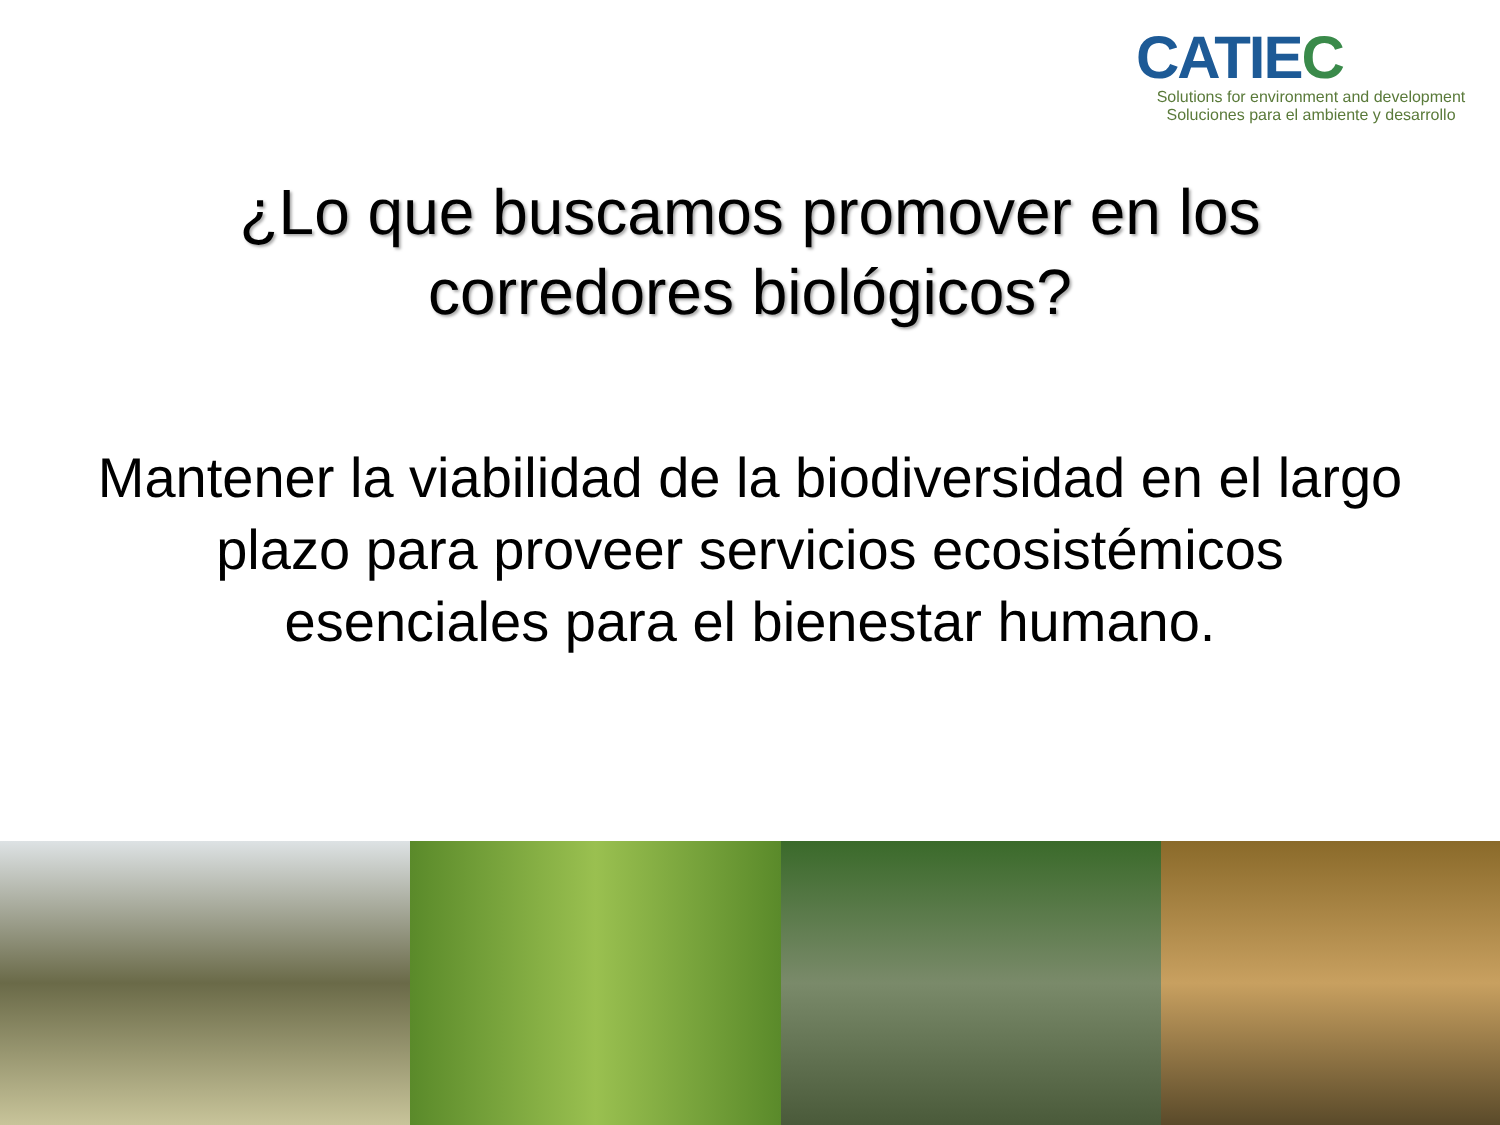CATIEC
Solutions for environment and development
Soluciones para el ambiente y desarrollo
¿Lo que buscamos promover en los
corredores biológicos?
Mantener la viabilidad de la biodiversidad en el largo plazo para proveer servicios ecosistémicos esenciales para el bienestar humano.